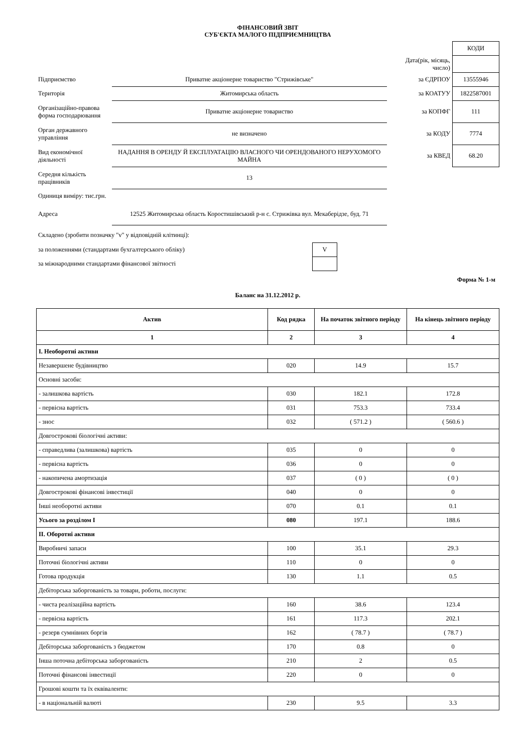ФІНАНСОВИЙ ЗВІТ
СУБ'ЄКТА МАЛОГО ПІДПРИЄМНИЦТВА
| | | | КОДИ |
| | | Дата(рік, місяць, число) | |
| Підприємство | Приватне акціонерне товариство "Стрижівське" | за ЄДРПОУ | 13555946 |
| Територія | Житомирська область | за КОАТУУ | 1822587001 |
| Організаційно-правова форма господарювання | Приватне акціонерне товариство | за КОПФГ | 111 |
| Орган державного управління | не визначено | за КОДУ | 7774 |
| Вид економічної діяльності | НАДАННЯ В ОРЕНДУ Й ЕКСПЛУАТАЦІЮ ВЛАСНОГО ЧИ ОРЕНДОВАНОГО НЕРУХОМОГО МАЙНА | за КВЕД | 68.20 |
| Середня кількість працівників | 13 | | |
| Одиниця виміру: тис.грн. | | | |
| Адреса | 12525 Житомирська область Коростишівський р-н с. Стрижівка вул. Мекаберідзе, буд. 71 | | |
| Складено (зробити позначку "v" у відповідній клітинці): | |
| за положеннями (стандартами бухгалтерського обліку) | V |
| за міжнародними стандартами фінансової звітності | |
Форма № 1-м
Баланс на 31.12.2012 р.
| Актив | Код рядка | На початок звітного періоду | На кінець звітного періоду |
| --- | --- | --- | --- |
| 1 | 2 | 3 | 4 |
| І. Необоротні активи | | | |
| Незавершене будівництво | 020 | 14.9 | 15.7 |
| Основні засоби: | | | |
| - залишкова вартість | 030 | 182.1 | 172.8 |
| - первісна вартість | 031 | 753.3 | 733.4 |
| - знос | 032 | ( 571.2 ) | ( 560.6 ) |
| Довгострокові біологічні активи: | | | |
| - справедлива (залишкова) вартість | 035 | 0 | 0 |
| - первісна вартість | 036 | 0 | 0 |
| - накопичена амортизація | 037 | ( 0 ) | ( 0 ) |
| Довгострокові фінансові інвестиції | 040 | 0 | 0 |
| Інші необоротні активи | 070 | 0.1 | 0.1 |
| Усього за розділом I | 080 | 197.1 | 188.6 |
| II. Оборотні активи | | | |
| Виробничі запаси | 100 | 35.1 | 29.3 |
| Поточні біологічні активи | 110 | 0 | 0 |
| Готова продукція | 130 | 1.1 | 0.5 |
| Дебіторська заборгованість за товари, роботи, послуги: | | | |
| - чиста реалізаційна вартість | 160 | 38.6 | 123.4 |
| - первісна вартість | 161 | 117.3 | 202.1 |
| - резерв сумнівних боргів | 162 | ( 78.7 ) | ( 78.7 ) |
| Дебіторська заборгованість з бюджетом | 170 | 0.8 | 0 |
| Інша поточна дебіторська заборгованість | 210 | 2 | 0.5 |
| Поточні фінансові інвестиції | 220 | 0 | 0 |
| Грошові кошти та їх еквіваленти: | | | |
| - в національній валюті | 230 | 9.5 | 3.3 |